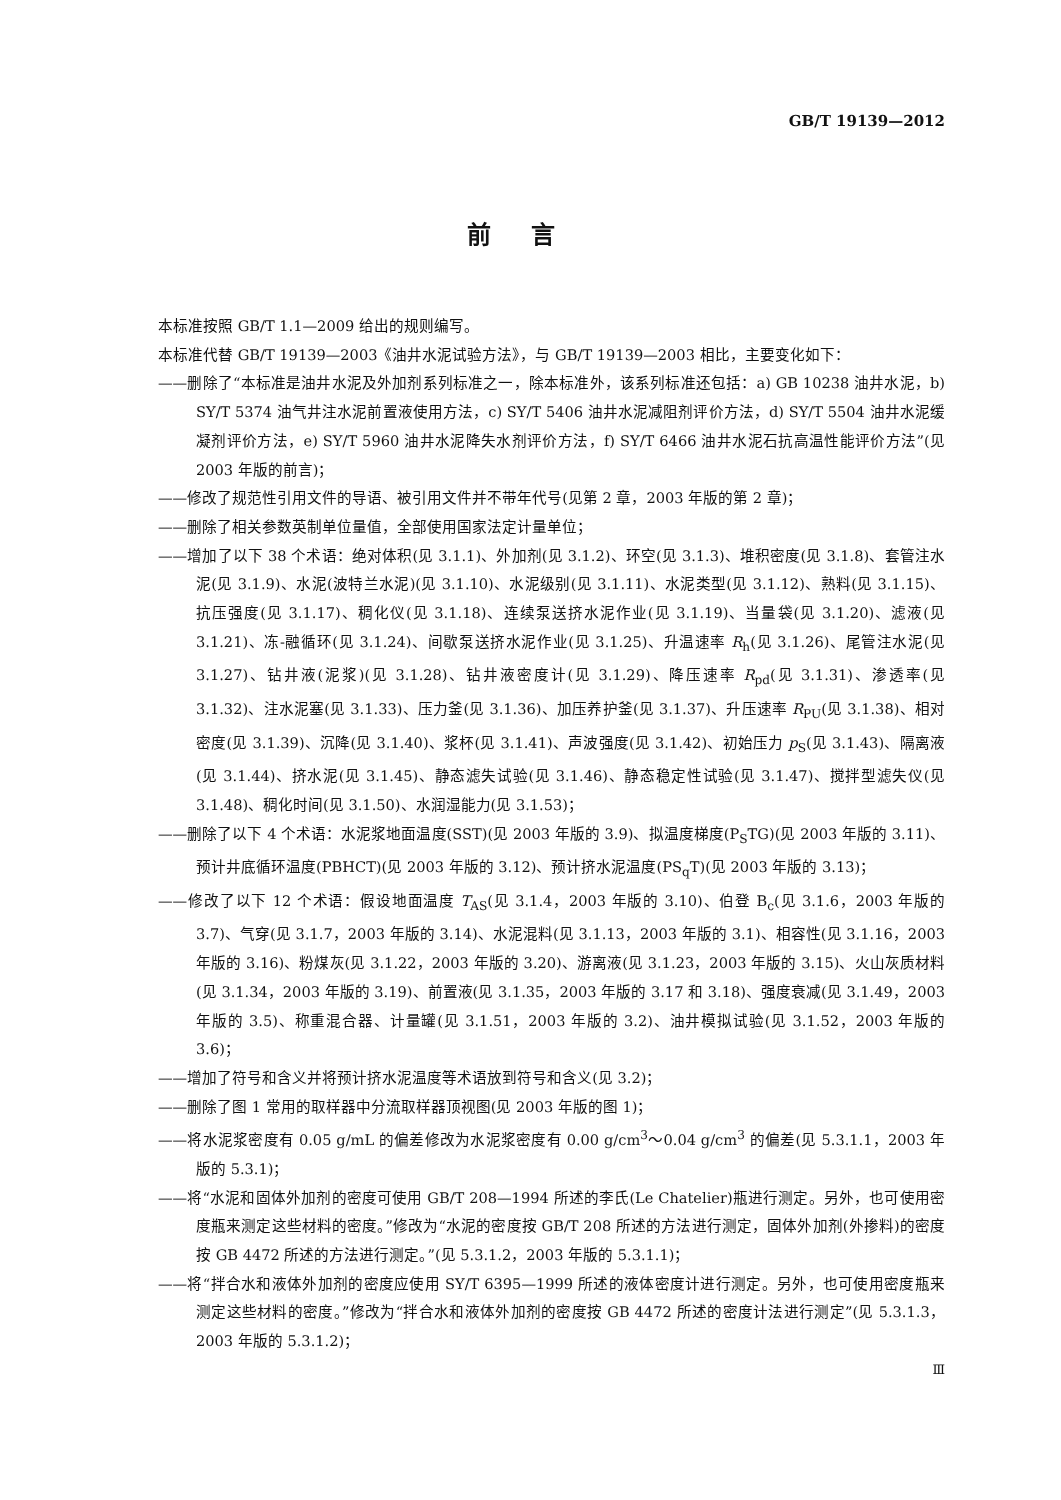GB/T 19139—2012
前言
本标准按照 GB/T 1.1—2009 给出的规则编写。
本标准代替 GB/T 19139—2003《油井水泥试验方法》，与 GB/T 19139—2003 相比，主要变化如下：
——删除了“本标准是油井水泥及外加剂系列标准之一，除本标准外，该系列标准还包括：a) GB 10238 油井水泥，b) SY/T 5374 油气井注水泥前置液使用方法，c) SY/T 5406 油井水泥减阻剂评价方法，d) SY/T 5504 油井水泥缓凝剂评价方法，e) SY/T 5960 油井水泥降失水剂评价方法，f) SY/T 6466 油井水泥石抗高温性能评价方法”(见 2003 年版的前言)；
——修改了规范性引用文件的导语、被引用文件并不带年代号(见第 2 章，2003 年版的第 2 章)；
——删除了相关参数英制单位量值，全部使用国家法定计量单位；
——增加了以下 38 个术语：绝对体积(见 3.1.1)、外加剂(见 3.1.2)、环空(见 3.1.3)、堆积密度(见 3.1.8)、套管注水泥(见 3.1.9)、水泥(波特兰水泥)(见 3.1.10)、水泥级别(见 3.1.11)、水泥类型(见 3.1.12)、熟料(见 3.1.15)、抗压强度(见 3.1.17)、稠化仪(见 3.1.18)、连续泵送挤水泥作业(见 3.1.19)、当量袋(见 3.1.20)、滤液(见 3.1.21)、冻-融循环(见 3.1.24)、间歇泵送挤水泥作业(见 3.1.25)、升温速率 R<sub>h</sub>(见 3.1.26)、尾管注水泥(见 3.1.27)、钻井液(泥浆)(见 3.1.28)、钻井液密度计(见 3.1.29)、降压速率 R<sub>pd</sub>(见 3.1.31)、渗透率(见 3.1.32)、注水泥塞(见 3.1.33)、压力釜(见 3.1.36)、加压养护釜(见 3.1.37)、升压速率 R<sub>PU</sub>(见 3.1.38)、相对密度(见 3.1.39)、沉降(见 3.1.40)、浆杯(见 3.1.41)、声波强度(见 3.1.42)、初始压力 p<sub>S</sub>(见 3.1.43)、隔离液(见 3.1.44)、挤水泥(见 3.1.45)、静态滤失试验(见 3.1.46)、静态稳定性试验(见 3.1.47)、搅拌型滤失仪(见 3.1.48)、稠化时间(见 3.1.50)、水润湿能力(见 3.1.53)；
——删除了以下 4 个术语：水泥浆地面温度(SST)(见 2003 年版的 3.9)、拟温度梯度(P<sub>S</sub>TG)(见 2003 年版的 3.11)、预计井底循环温度(PBHCT)(见 2003 年版的 3.12)、预计挤水泥温度(PS<sub>q</sub>T)(见 2003 年版的 3.13)；
——修改了以下 12 个术语：假设地面温度 T<sub>AS</sub>(见 3.1.4，2003 年版的 3.10)、伯登 B<sub>c</sub>(见 3.1.6，2003 年版的 3.7)、气穿(见 3.1.7，2003 年版的 3.14)、水泥混料(见 3.1.13，2003 年版的 3.1)、相容性(见 3.1.16，2003 年版的 3.16)、粉煤灰(见 3.1.22，2003 年版的 3.20)、游离液(见 3.1.23，2003 年版的 3.15)、火山灰质材料(见 3.1.34，2003 年版的 3.19)、前置液(见 3.1.35，2003 年版的 3.17 和 3.18)、强度衰减(见 3.1.49，2003 年版的 3.5)、称重混合器、计量罐(见 3.1.51，2003 年版的 3.2)、油井模拟试验(见 3.1.52，2003 年版的 3.6)；
——增加了符号和含义并将预计挤水泥温度等术语放到符号和含义(见 3.2)；
——删除了图 1 常用的取样器中分流取样器顶视图(见 2003 年版的图 1)；
——将水泥浆密度有 0.05 g/mL 的偏差修改为水泥浆密度有 0.00 g/cm<sup>3</sup>～0.04 g/cm<sup>3</sup> 的偏差(见 5.3.1.1，2003 年版的 5.3.1)；
——将“水泥和固体外加剂的密度可使用 GB/T 208—1994 所述的李氏(Le Chatelier)瓶进行测定。另外，也可使用密度瓶来测定这些材料的密度。”修改为“水泥的密度按 GB/T 208 所述的方法进行测定，固体外加剂(外掺料)的密度按 GB 4472 所述的方法进行测定。”(见 5.3.1.2，2003 年版的 5.3.1.1)；
——将“拌合水和液体外加剂的密度应使用 SY/T 6395—1999 所述的液体密度计进行测定。另外，也可使用密度瓶来测定这些材料的密度。”修改为“拌合水和液体外加剂的密度按 GB 4472 所述的密度计法进行测定”(见 5.3.1.3，2003 年版的 5.3.1.2)；
Ⅲ